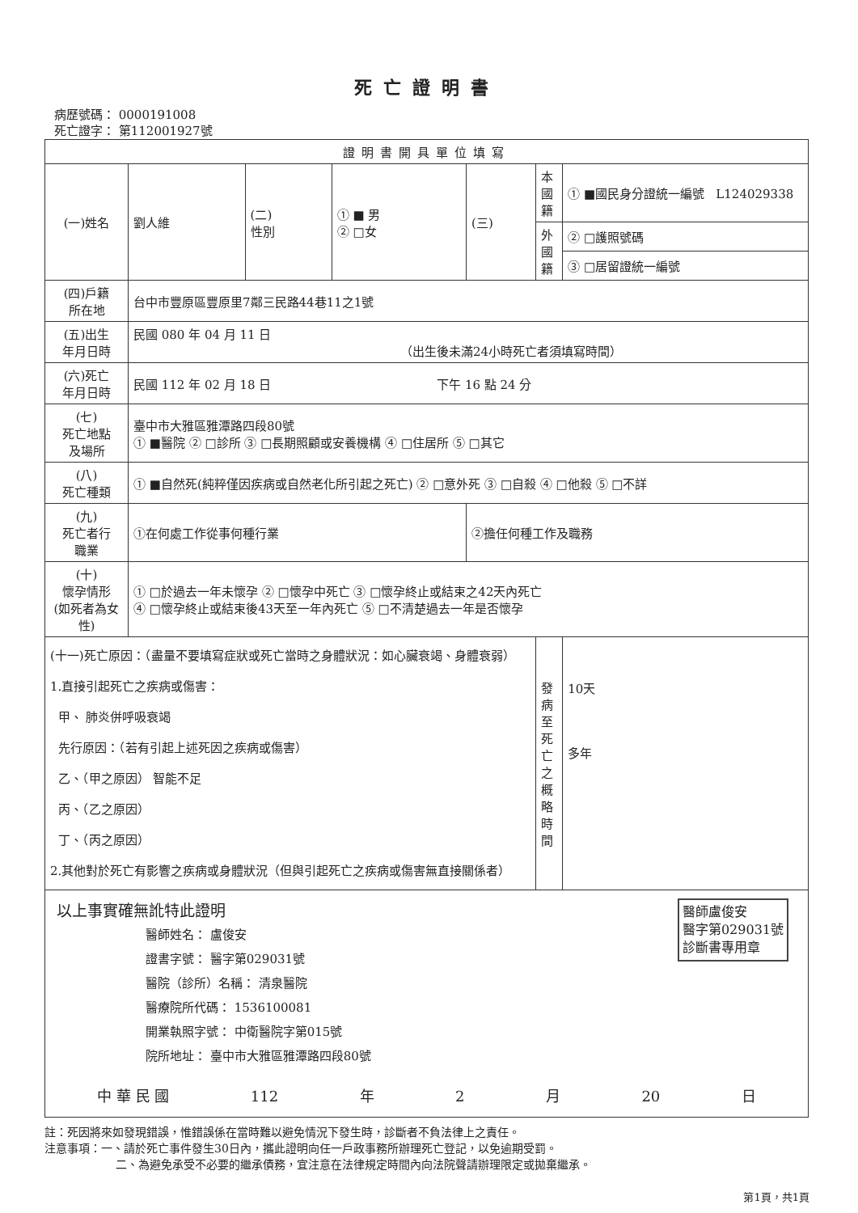死亡證明書
病歷號碼： 0000191008
死亡證字： 第112001927號
| 證明書開具單位填寫 | | | | | | |
| (一)姓名 | 劉人維 | (二) 性別 | ① ■ 男 ② □女 | (三) | 本國籍 | ① ■國民身分證統一編號 L124029338 |
| | | | | | 外國籍 | ② □護照號碼 |
| | | | | | | ③ □居留證統一編號 |
| (四)戶籍 所在地 | 台中市豐原區豐原里7鄰三民路44巷11之1號 | | | | | |
| (五)出生 年月日時 | 民國 080 年 04 月 11 日 （出生後未滿24小時死亡者須填寫時間） | | | | | |
| (六)死亡 年月日時 | 民國 112 年 02 月 18 日 下午 16 點 24 分 | | | | | |
| (七) 死亡地點 及場所 | 臺中市大雅區雅潭路四段80號 ① ■醫院 ② □診所 ③ □長期照顧或安養機構 ④ □住居所 ⑤ □其它 | | | | | |
| (八) 死亡種類 | ① ■自然死(純粹僅因疾病或自然老化所引起之死亡) ② □意外死 ③ □自殺 ④ □他殺 ⑤ □不詳 | | | | | |
| (九) 死亡者行 職業 | ①在何處工作從事何種行業 | | | ②擔任何種工作及職務 | | |
| (十) 懷孕情形 (如死者為女性) | ① □於過去一年未懷孕 ② □懷孕中死亡 ③ □懷孕終止或結束之42天內死亡 ④ □懷孕終止或結束後43天至一年內死亡 ⑤ □不清楚過去一年是否懷孕 | | | | | |
| (十一)死亡原因：（盡量不要填寫症狀或死亡當時之身體狀況：如心臟衰竭、身體衰弱） 1.直接引起死亡之疾病或傷害： 甲、 肺炎併呼吸衰竭 先行原因：（若有引起上述死因之疾病或傷害） 乙、（甲之原因） 智能不足 丙、（乙之原因） 丁、（丙之原因） 2.其他對於死亡有影響之疾病或身體狀況（但與引起死亡之疾病或傷害無直接關係者） | | | | | 發病至死亡之概略時間 | 10天 多年 |
| 醫師盧俊安 醫字第029031號 診斷書專用章 以上事實確無訛特此證明 醫師姓名： 盧俊安 證書字號： 醫字第029031號 醫院（診所）名稱： 清泉醫院 醫療院所代碼： 1536100081 開業執照字號： 中衛醫院字第015號 院所地址： 臺中市大雅區雅潭路四段80號 中 華 民 國 112 年 2 月 20 日 | | | | | | |
註：死因將來如發現錯誤，惟錯誤係在當時難以避免情況下發生時，診斷者不負法律上之責任。
注意事項：一、請於死亡事件發生30日內，攜此證明向任一戶政事務所辦理死亡登記，以免逾期受罰。
二、為避免承受不必要的繼承債務，宜注意在法律規定時間內向法院聲請辦理限定或拋棄繼承。
第1頁，共1頁